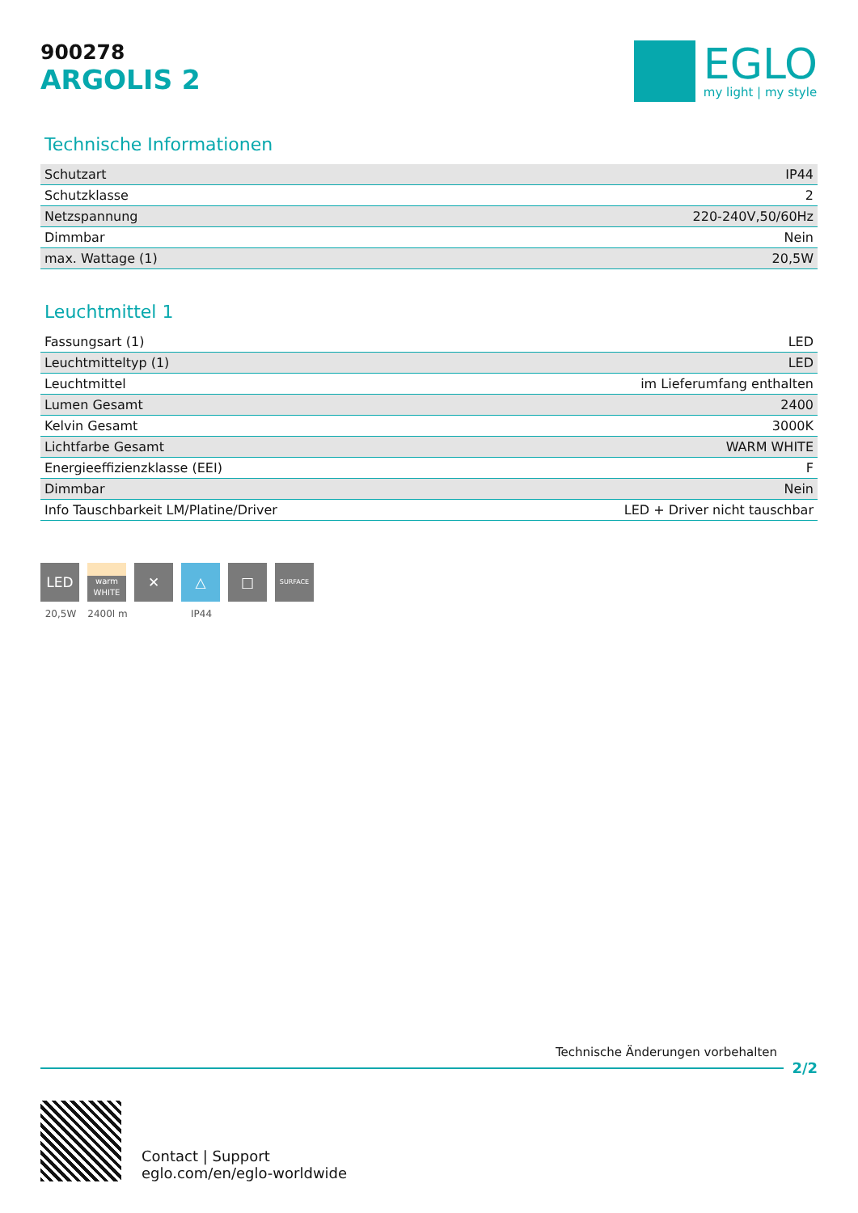900278
ARGOLIS 2
EGLO
my light | my style
Technische Informationen
| Schutzart | IP44 |
| Schutzklasse | 2 |
| Netzspannung | 220-240V,50/60Hz |
| Dimmbar | Nein |
| max. Wattage (1) | 20,5W |
Leuchtmittel 1
| Fassungsart (1) | LED |
| Leuchtmitteltyp (1) | LED |
| Leuchtmittel | im Lieferumfang enthalten |
| Lumen Gesamt | 2400 |
| Kelvin Gesamt | 3000K |
| Lichtfarbe Gesamt | WARM WHITE |
| Energieeffizienzklasse (EEI) | F |
| Dimmbar | Nein |
| Info Tauschbarkeit LM/Platine/Driver | LED + Driver nicht tauschbar |
LED
20,5W
warm
WHITE
2400l m
✕ △
IP44
□
SURFACE
Technische Änderungen vorbehalten
2/2
Contact | Support
eglo.com/en/eglo-worldwide